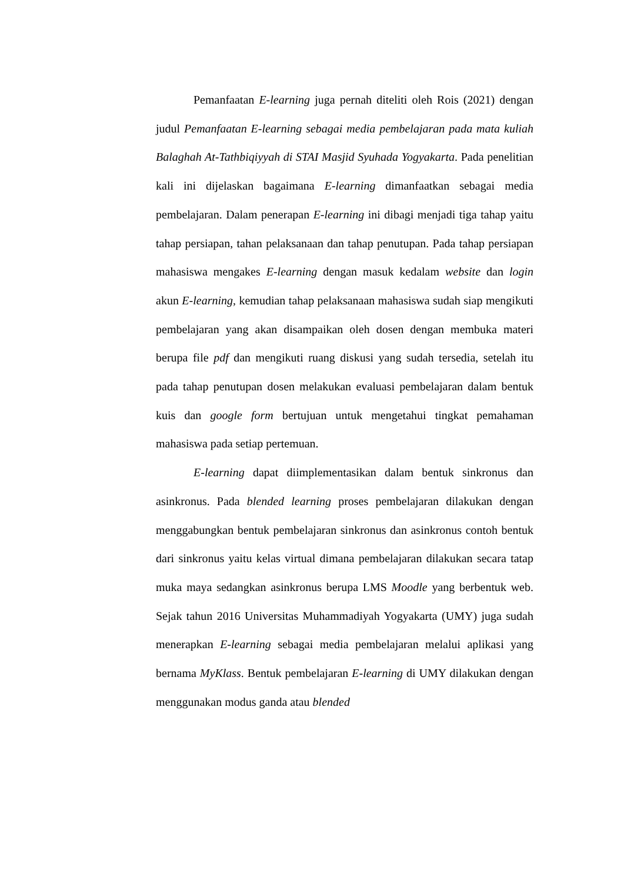Pemanfaatan E-learning juga pernah diteliti oleh Rois (2021) dengan judul Pemanfaatan E-learning sebagai media pembelajaran pada mata kuliah Balaghah At-Tathbiqiyyah di STAI Masjid Syuhada Yogyakarta. Pada penelitian kali ini dijelaskan bagaimana E-learning dimanfaatkan sebagai media pembelajaran. Dalam penerapan E-learning ini dibagi menjadi tiga tahap yaitu tahap persiapan, tahan pelaksanaan dan tahap penutupan. Pada tahap persiapan mahasiswa mengakes E-learning dengan masuk kedalam website dan login akun E-learning, kemudian tahap pelaksanaan mahasiswa sudah siap mengikuti pembelajaran yang akan disampaikan oleh dosen dengan membuka materi berupa file pdf dan mengikuti ruang diskusi yang sudah tersedia, setelah itu pada tahap penutupan dosen melakukan evaluasi pembelajaran dalam bentuk kuis dan google form bertujuan untuk mengetahui tingkat pemahaman mahasiswa pada setiap pertemuan.
E-learning dapat diimplementasikan dalam bentuk sinkronus dan asinkronus. Pada blended learning proses pembelajaran dilakukan dengan menggabungkan bentuk pembelajaran sinkronus dan asinkronus contoh bentuk dari sinkronus yaitu kelas virtual dimana pembelajaran dilakukan secara tatap muka maya sedangkan asinkronus berupa LMS Moodle yang berbentuk web. Sejak tahun 2016 Universitas Muhammadiyah Yogyakarta (UMY) juga sudah menerapkan E-learning sebagai media pembelajaran melalui aplikasi yang bernama MyKlass. Bentuk pembelajaran E-learning di UMY dilakukan dengan menggunakan modus ganda atau blended